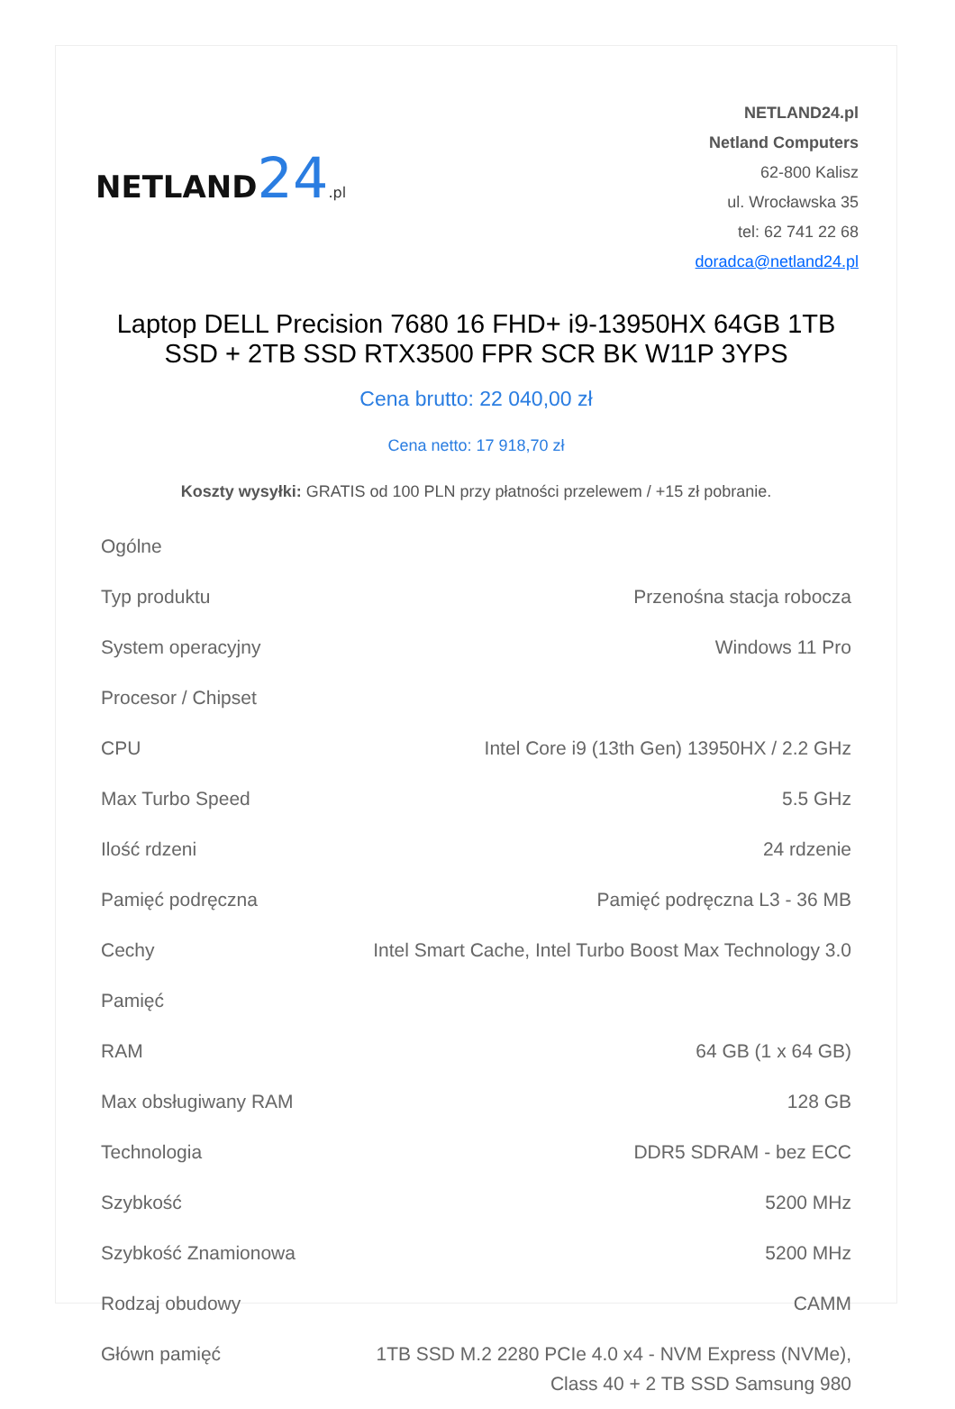NETLAND24.pl
NETLAND24.pl
Netland Computers
62-800 Kalisz
ul. Wrocławska 35
tel: 62 741 22 68
doradca@netland24.pl
Laptop DELL Precision 7680 16 FHD+ i9-13950HX 64GB 1TB SSD + 2TB SSD RTX3500 FPR SCR BK W11P 3YPS
Cena brutto: 22 040,00 zł
Cena netto: 17 918,70 zł
Koszty wysyłki: GRATIS od 100 PLN przy płatności przelewem / +15 zł pobranie.
| Ogólne | |
| Typ produktu | Przenośna stacja robocza |
| System operacyjny | Windows 11 Pro |
| Procesor / Chipset | |
| CPU | Intel Core i9 (13th Gen) 13950HX / 2.2 GHz |
| Max Turbo Speed | 5.5 GHz |
| Ilość rdzeni | 24 rdzenie |
| Pamięć podręczna | Pamięć podręczna L3 - 36 MB |
| Cechy | Intel Smart Cache, Intel Turbo Boost Max Technology 3.0 |
| Pamięć | |
| RAM | 64 GB (1 x 64 GB) |
| Max obsługiwany RAM | 128 GB |
| Technologia | DDR5 SDRAM - bez ECC |
| Szybkość | 5200 MHz |
| Szybkość Znamionowa | 5200 MHz |
| Rodzaj obudowy | CAMM |
| Główn pamięć | 1TB SSD M.2 2280 PCIe 4.0 x4 - NVM Express (NVMe), Class 40 + 2 TB SSD Samsung 980 |